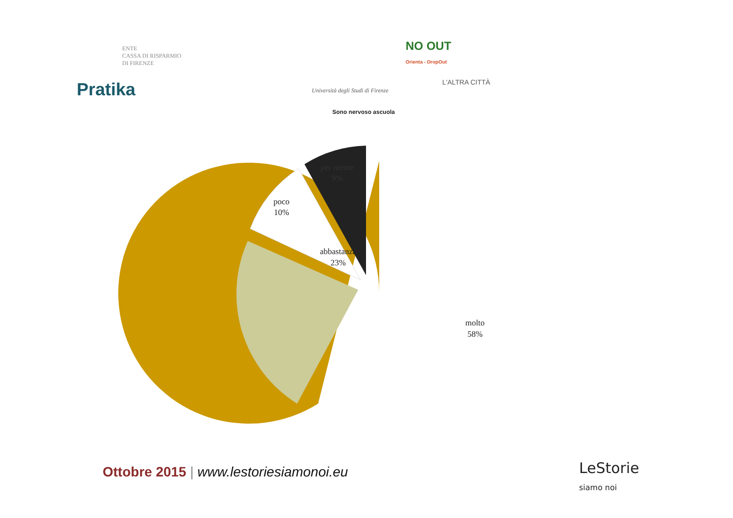ENTE
CASSA DI RISPARMIO
DI FIRENZE
NO OUT
Orienta - DropOut
Pratika
Università degli Studi di Firenze
L'ALTRA CITTÀ
Sono nervoso ascuola
abbastanza
23%
poco
10%
molto
58%
per niente
9%
Ottobre 2015 | www.lestoriesiamonoi.eu
LeStorie
siamo noi